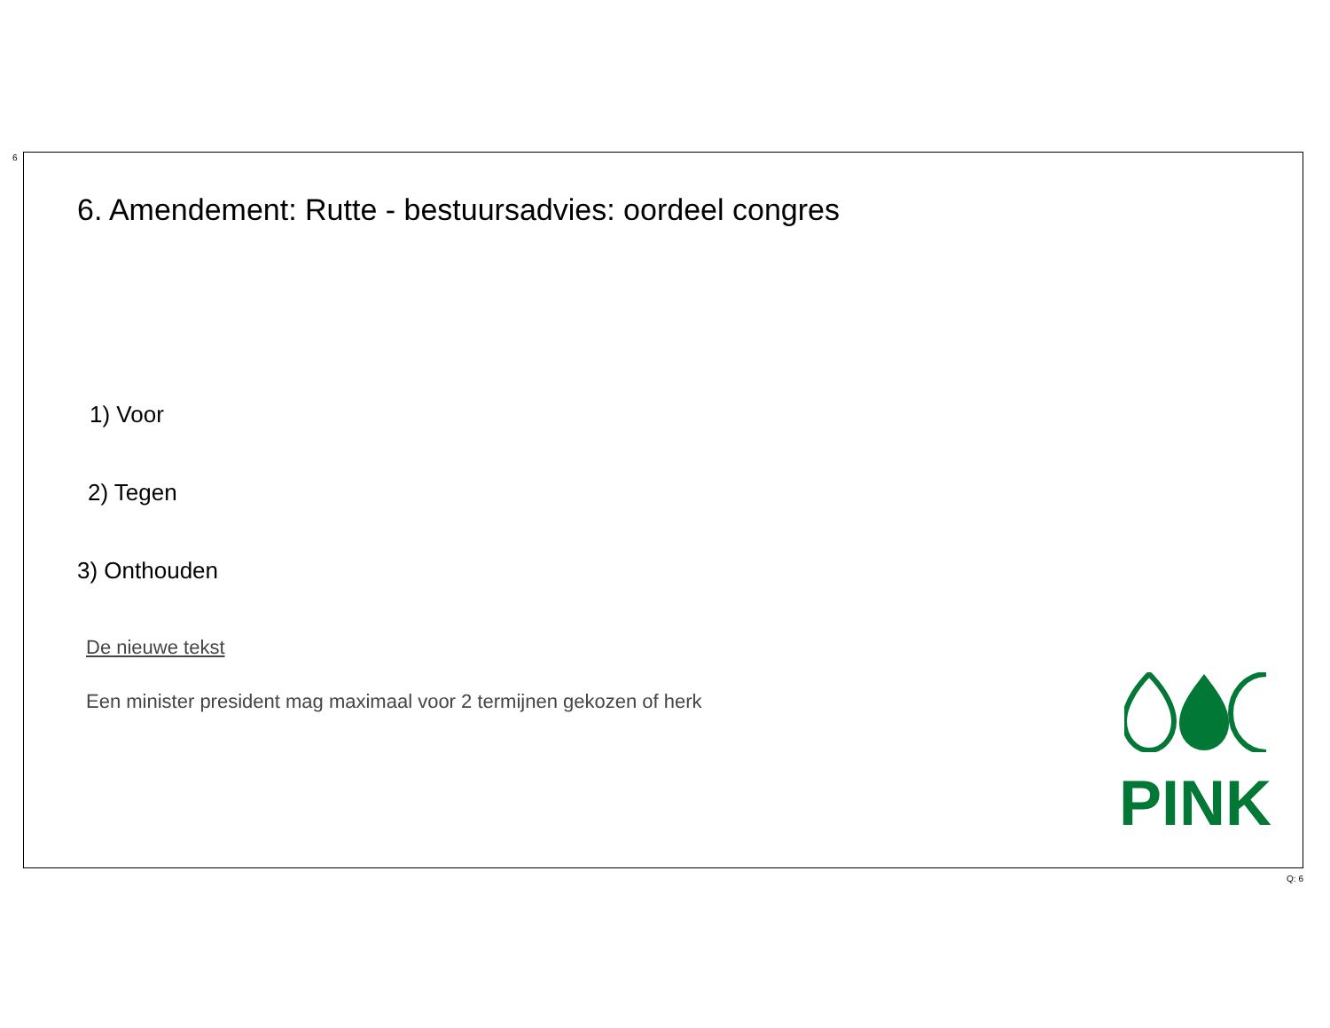6
6. Amendement: Rutte - bestuursadvies: oordeel congres
1) Voor
2) Tegen
3) Onthouden
De nieuwe tekst
Een minister president mag maximaal voor 2 termijnen gekozen of herk
PINK
Q: 6